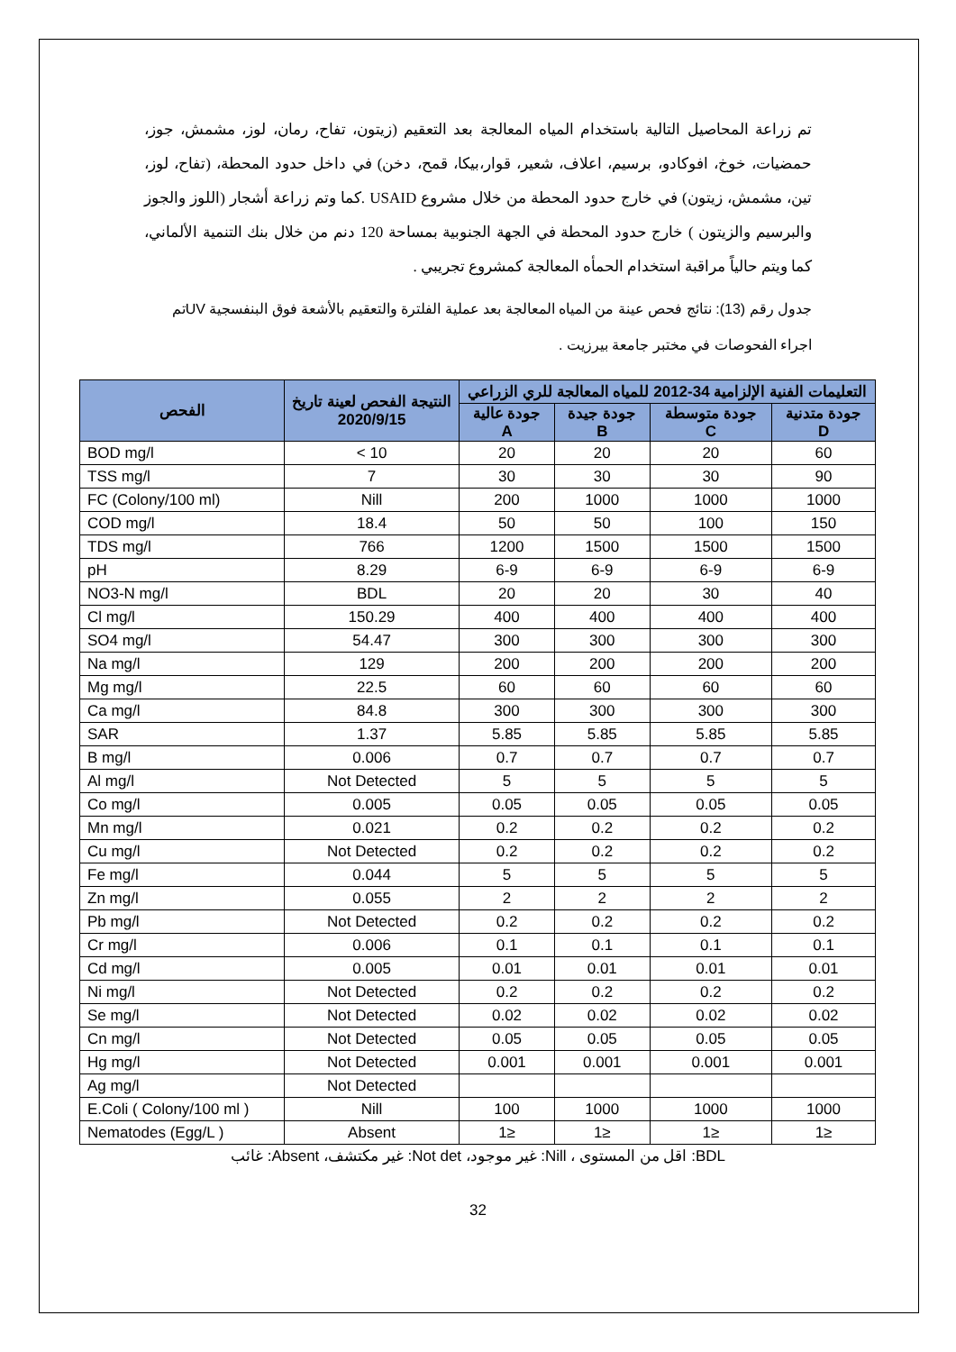تم زراعة المحاصيل التالية باستخدام المياه المعالجة بعد التعقيم (زيتون، تفاح، رمان، لوز، مشمش، جوز، حمضيات، خوخ، افوكادو، برسيم، اعلاف، شعير، قوار،بيكا، قمح، دخن) في داخل حدود المحطة، (تفاح، لوز، تين، مشمش، زيتون) في خارج حدود المحطة من خلال مشروع USAID .كما وتم زراعة أشجار (اللوز والجوز والبرسيم والزيتون ) خارج حدود المحطة في الجهة الجنوبية بمساحة 120 دنم من خلال بنك التنمية الألماني، كما ويتم حالياً مراقبة استخدام الحمأه المعالجة كمشروع تجريبي .
جدول رقم (13): نتائج فحص عينة من المياه المعالجة بعد عملية الفلترة والتعقيم بالأشعة فوق البنفسجية UVتم اجراء الفحوصات في مختبر جامعة بيرزيت .
| الفحص | النتيجة الفحص لعينة تاريخ 2020/9/15 | التعليمات الفنية الإلزامية 34-2012 للمياه المعالجة للري الزراعي | | | |
| --- | --- | --- | --- | --- | --- |
| | | جودة عالية A | جودة جيدة B | جودة متوسطة C | جودة متدنية D |
| BOD mg/l | < 10 | 20 | 20 | 20 | 60 |
| TSS mg/l | 7 | 30 | 30 | 30 | 90 |
| FC (Colony/100 ml) | Nill | 200 | 1000 | 1000 | 1000 |
| COD mg/l | 18.4 | 50 | 50 | 100 | 150 |
| TDS mg/l | 766 | 1200 | 1500 | 1500 | 1500 |
| pH | 8.29 | 6-9 | 6-9 | 6-9 | 6-9 |
| NO3-N mg/l | BDL | 20 | 20 | 30 | 40 |
| Cl mg/l | 150.29 | 400 | 400 | 400 | 400 |
| SO4 mg/l | 54.47 | 300 | 300 | 300 | 300 |
| Na mg/l | 129 | 200 | 200 | 200 | 200 |
| Mg mg/l | 22.5 | 60 | 60 | 60 | 60 |
| Ca mg/l | 84.8 | 300 | 300 | 300 | 300 |
| SAR | 1.37 | 5.85 | 5.85 | 5.85 | 5.85 |
| B mg/l | 0.006 | 0.7 | 0.7 | 0.7 | 0.7 |
| Al mg/l | Not Detected | 5 | 5 | 5 | 5 |
| Co mg/l | 0.005 | 0.05 | 0.05 | 0.05 | 0.05 |
| Mn mg/l | 0.021 | 0.2 | 0.2 | 0.2 | 0.2 |
| Cu mg/l | Not Detected | 0.2 | 0.2 | 0.2 | 0.2 |
| Fe mg/l | 0.044 | 5 | 5 | 5 | 5 |
| Zn mg/l | 0.055 | 2 | 2 | 2 | 2 |
| Pb mg/l | Not Detected | 0.2 | 0.2 | 0.2 | 0.2 |
| Cr mg/l | 0.006 | 0.1 | 0.1 | 0.1 | 0.1 |
| Cd mg/l | 0.005 | 0.01 | 0.01 | 0.01 | 0.01 |
| Ni mg/l | Not Detected | 0.2 | 0.2 | 0.2 | 0.2 |
| Se mg/l | Not Detected | 0.02 | 0.02 | 0.02 | 0.02 |
| Cn mg/l | Not Detected | 0.05 | 0.05 | 0.05 | 0.05 |
| Hg mg/l | Not Detected | 0.001 | 0.001 | 0.001 | 0.001 |
| Ag mg/l | Not Detected | | | | |
| E.Coli ( Colony/100 ml ) | Nill | 100 | 1000 | 1000 | 1000 |
| Nematodes (Egg/L ) | Absent | 1≥ | 1≥ | 1≥ | 1≥ |
BDL: اقل من المستوى ، Nill: غير موجود، Not det: غير مكتشف، Absent: غائب
32